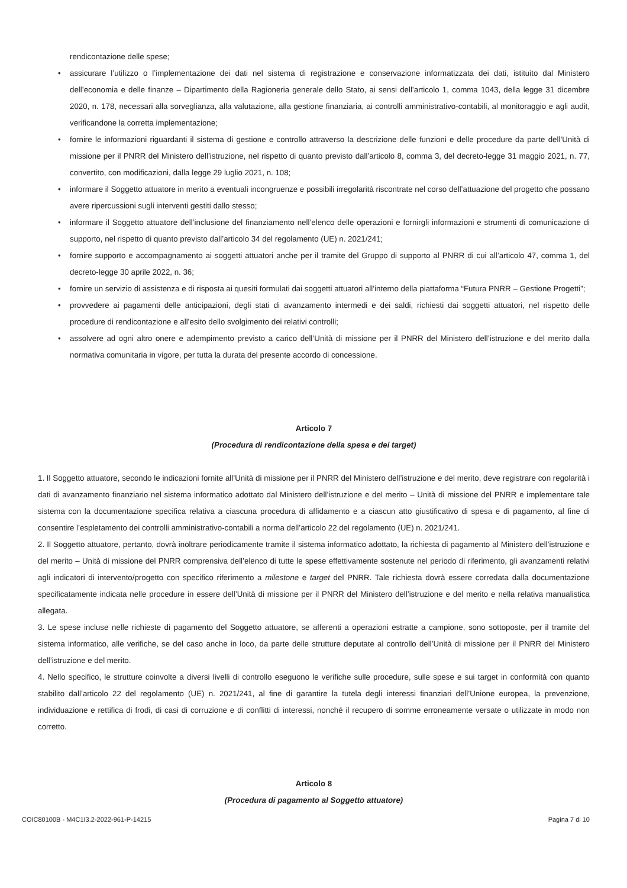rendicontazione delle spese;
• assicurare l’utilizzo o l’implementazione dei dati nel sistema di registrazione e conservazione informatizzata dei dati, istituito dal Ministero dell’economia e delle finanze – Dipartimento della Ragioneria generale dello Stato, ai sensi dell’articolo 1, comma 1043, della legge 31 dicembre 2020, n. 178, necessari alla sorveglianza, alla valutazione, alla gestione finanziaria, ai controlli amministrativo-contabili, al monitoraggio e agli audit, verificandone la corretta implementazione;
• fornire le informazioni riguardanti il sistema di gestione e controllo attraverso la descrizione delle funzioni e delle procedure da parte dell’Unità di missione per il PNRR del Ministero dell’istruzione, nel rispetto di quanto previsto dall’articolo 8, comma 3, del decreto-legge 31 maggio 2021, n. 77, convertito, con modificazioni, dalla legge 29 luglio 2021, n. 108;
• informare il Soggetto attuatore in merito a eventuali incongruenze e possibili irregolarità riscontrate nel corso dell’attuazione del progetto che possano avere ripercussioni sugli interventi gestiti dallo stesso;
• informare il Soggetto attuatore dell’inclusione del finanziamento nell’elenco delle operazioni e fornirgli informazioni e strumenti di comunicazione di supporto, nel rispetto di quanto previsto dall’articolo 34 del regolamento (UE) n. 2021/241;
• fornire supporto e accompagnamento ai soggetti attuatori anche per il tramite del Gruppo di supporto al PNRR di cui all’articolo 47, comma 1, del decreto-legge 30 aprile 2022, n. 36;
• fornire un servizio di assistenza e di risposta ai quesiti formulati dai soggetti attuatori all’interno della piattaforma “Futura PNRR – Gestione Progetti”;
• provvedere ai pagamenti delle anticipazioni, degli stati di avanzamento intermedi e dei saldi, richiesti dai soggetti attuatori, nel rispetto delle procedure di rendicontazione e all’esito dello svolgimento dei relativi controlli;
• assolvere ad ogni altro onere e adempimento previsto a carico dell’Unità di missione per il PNRR del Ministero dell’istruzione e del merito dalla normativa comunitaria in vigore, per tutta la durata del presente accordo di concessione.
Articolo 7
(Procedura di rendicontazione della spesa e dei target)
1. Il Soggetto attuatore, secondo le indicazioni fornite all’Unità di missione per il PNRR del Ministero dell’istruzione e del merito, deve registrare con regolarità i dati di avanzamento finanziario nel sistema informatico adottato dal Ministero dell’istruzione e del merito – Unità di missione del PNRR e implementare tale sistema con la documentazione specifica relativa a ciascuna procedura di affidamento e a ciascun atto giustificativo di spesa e di pagamento, al fine di consentire l’espletamento dei controlli amministrativo-contabili a norma dell’articolo 22 del regolamento (UE) n. 2021/241.
2. Il Soggetto attuatore, pertanto, dovrà inoltrare periodicamente tramite il sistema informatico adottato, la richiesta di pagamento al Ministero dell’istruzione e del merito – Unità di missione del PNRR comprensiva dell’elenco di tutte le spese effettivamente sostenute nel periodo di riferimento, gli avanzamenti relativi agli indicatori di intervento/progetto con specifico riferimento a milestone e target del PNRR. Tale richiesta dovrà essere corredata dalla documentazione specificatamente indicata nelle procedure in essere dell’Unità di missione per il PNRR del Ministero dell’istruzione e del merito e nella relativa manualistica allegata.
3. Le spese incluse nelle richieste di pagamento del Soggetto attuatore, se afferenti a operazioni estratte a campione, sono sottoposte, per il tramite del sistema informatico, alle verifiche, se del caso anche in loco, da parte delle strutture deputate al controllo dell’Unità di missione per il PNRR del Ministero dell’istruzione e del merito.
4. Nello specifico, le strutture coinvolte a diversi livelli di controllo eseguono le verifiche sulle procedure, sulle spese e sui target in conformità con quanto stabilito dall’articolo 22 del regolamento (UE) n. 2021/241, al fine di garantire la tutela degli interessi finanziari dell’Unione europea, la prevenzione, individuazione e rettifica di frodi, di casi di corruzione e di conflitti di interessi, nonché il recupero di somme erroneamente versate o utilizzate in modo non corretto.
Articolo 8
(Procedura di pagamento al Soggetto attuatore)
COIC80100B - M4C1I3.2-2022-961-P-14215 Pagina 7 di 10